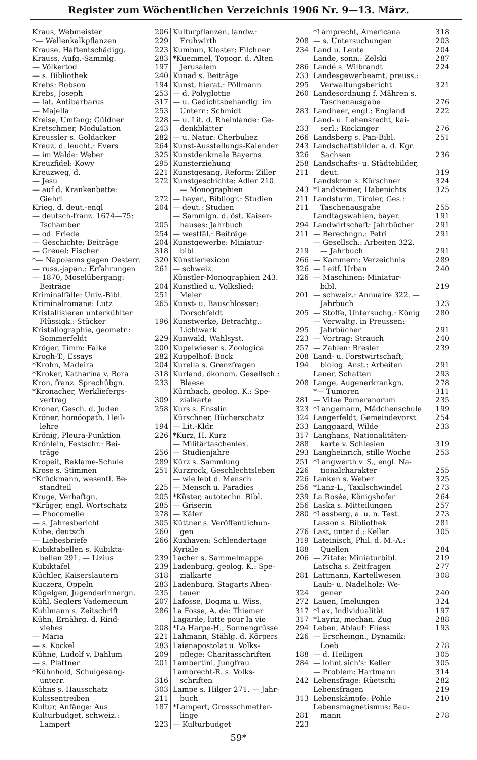Register zum Wöchentlichen Verzeichnis 1906 Nr. 9—13. März.
Kraus, Webmeister 206
*— Wellenkalkpflanzen 229
Krause, Haftentschädigg. 223
Krauss, Aufg.-Sammlg. 283
— Völkertod 197
— s. Bibliothek 240
Krebs: Robson 194
Krebs, Joseph 253
— lat. Antibarbarus 317
— Majella 253
Kreise, Umfang: Güldner 228
Kretschmer, Modulation 243
Kreussler s. Goldacker 282
Kreuz, d. leucht.: Evers 264
— im Walde: Weber 325
Kreuzfidel: Kowy 295
Kreuzweg, d. 221
— Jesu 272
— auf d. Krankenbette:
Giehrl 272
Krieg, d. deut.-engl 204
— deutsch-franz. 1674—75:
Tschamber 205
— od. Friede 254
— Geschichte: Beiträge 204
— Greuel: Fischer 318
*— Napoleons gegen Oesterr. 320
— russ.-japan.: Erfahrungen 261
— 1870, Moselübergang:
Beiträge 204
Kriminalfälle: Univ.-Bibl. 251
Kriminalromane: Lutz 265
Kristallisieren unterkühlter
Flüssigk.: Stücker 196
Kristallographie, geometr.:
Sommerfeldt 229
Kröger, Timm: Falke 200
Krogh-T., Essays 282
*Krohn, Madeira 204
*Kroker, Katharina v. Bora 318
Kron, franz. Sprechübgn. 233
*Kronacher, Werkliefergs-
vertrag 309
Kroner, Gesch. d. Juden 258
Kröner, homöopath. Heil-
lehre 194
Krönig, Pleura-Punktion 226
Krönlein, Festschr.: Bei-
träge 256
Kropeit, Reklame-Schule 289
Krose s. Stimmen 251
*Krückmann, wesentl. Be-
standteil 225
Kruge, Verhaftgn. 205
*Krüger, engl. Wortschatz 285
— Phocomelie 278
— s. Jahresbericht 305
Kube, deutsch 260
— Liebesbriefe 266
Kubiktabellen s. Kubikta-
bellen 291. — Lizius 239
Kubiktafel 239
Küchler, Kaiserslautern 318
Kuczera, Oppeln 283
Kügelgen, Jugenderinnergn. 235
Kühl, Seglers Vademecum 207
Kuhlmann s. Zeitschrift 286
Kühn, Ernährg. d. Rind-
viehes 208
— Maria 221
— s. Kockel 283
Kühne, Ludolf v. Dahlum 209
— s. Plattner 201
*Kühnhold, Schulgesang-
unterr. 316
Kühns s. Hausschatz 303
Kulissentreiben 211
Kultur, Anfänge: Aus 187
Kulturbudget, schweiz.:
Lampert 223
Kulturpflanzen, landw.:
Fruhwirth 208
Kumbun, Kloster: Filchner 234
*Kuemmel, Topogr. d. Alten
Jerusalem 286
Kunad s. Beiträge 233
Kunst, hierat.: Pöllmann 295
— d. Polyglottie 260
— u. Gedichtsbehandlg. im
Unterr.: Schmidt 283
— u. Lit. d. Rheinlande: Ge-
denkblätter 233
— u. Natur: Cherbuliez 266
Kunst-Ausstellungs-Kalender 243
Kunstdenkmale Bayerns 326
Kunsterziehung 258
Kunstgesang, Reform: Ziller 211
Kunstgeschichte: Adler 210.
— Monographien 243
— bayer., Bibliogr.: Studien 211
— deut.: Studien 211
— Sammlgn. d. öst. Kaiser-
hauses: Jahrbuch 294
— westfäl.: Beiträge 211
Kunstgewerbe: Miniatur-
bibl. 219
Künstlerlexicon 266
— schweiz. 326
Künstler-Monographien 243. 326
Kunstlied u. Volkslied:
Meier 201
Kunst- u. Bauschlosser:
Dorschfeldt 205
Kunstwerke, Betrachtg.:
Lichtwark 295
Kunwald, Wahlsyst. 223
Kupelwieser s. Zoologica 257
Kuppelhof: Bock 208
Kurella s. Grenzfragen 194
Kurland, ökonom. Gesellsch.:
Blaese 208
Kürnbach, geolog. K.: Spe-
zialkarte 281
Kurs s. Ensslin 323
Kürschner, Bücherschatz 324
— Lit.-Kldr. 233
*Kurz, H. Kurz 317
— Militärtaschenlex. 288
— Studienjahre 293
Kürz s. Sammlung 251
Kurzrock, Geschlechtsleben 226
— wie lebt d. Mensch 226
— Mensch u. Paradies 256
*Küster, autotechn. Bibl. 239
— Griserin 256
— Käfer 280
Küttner s. Veröffentlichun-
gen 276
Kuxhaven: Schlendertage 319
Kyriale 188
Lacher s. Sammelmappe 206
Ladenburg, geolog. K.: Spe-
zialkarte 281
Ladenburg, Stagarts Aben-
teuer 324
Lafosse, Dogma u. Wiss. 272
La Fosse, A. de: Thiemer 317
Lagarde, lutte pour la vie 317
*La Harpe-H., Sonnengrüsse 294
Lahmann, Stählg. d. Körpers 226
Laienapostolat u. Volks-
pflege: Charitasschriften 188
Lambertini, Jungfrau 284
Lambrecht-R. s. Volks-
schriften 242
Lampe s. Hilger 271. — Jahr-
buch 313
*Lampert, Grossschmetter-
linge 281
— Kulturbudget 223
*Lamprecht, Americana 318
— s. Untersuchungen 203
Land u. Leute 204
Lande, sonn.: Zelski 287
Landé s. Wilbrandt 224
Landesgewerbeamt, preuss.:
Verwaltungsbericht 321
Landesordnung f. Mähren s.
Taschenausgabe 276
Landheer, engl.: England 222
Land- u. Lehensrecht, kai-
serl.: Rockinger 276
Landsberg s. Pan-Bibl. 251
Landschaftsbilder a. d. Kgr.
Sachsen 236
Landschafts- u. Städtebilder,
deut. 319
Landskron s. Kürschner 324
*Landsteiner, Habenichts 325
Landsturm, Tiroler, Ges.:
Taschenausgabe 255
Landtagswahlen, bayer. 191
Landwirtschaft: Jahrbücher 291
— Berechngn.: Petri 291
— Gesellsch.: Arbeiten 322.
— Jahrbuch 291
— Kammern: Verzeichnis 289
— Leitf. Urban 240
— Maschinen: Miniatur-
bibl. 219
— schweiz.: Annuaire 322. —
Jahrbuch 323
— Stoffe, Untersuchg.: König 280
— Verwaltg. in Preussen:
Jahrbücher 291
— Vortrag: Strauch 240
— Zahlen: Bresler 239
Land- u. Forstwirtschaft,
biolog. Anst.: Arbeiten 291
Laner, Schatten 293
Lange, Augenerkrankgn. 278
*— Tumoren 311
— Vitae Pomeranorum 235
*Langemann, Mädchenschule 199
Langerfeldt, Gemeindevorst. 254
Langgaard, Wilde 233
Langhans, Nationalitäten-
karte v. Schlesien 319
Langheinrich, stille Woche 253
*Langwerth v. S., engl. Na-
tionalcharakter 255
Lanken s. Weber 325
*Lanz-L., Taxilschwindel 273
La Rosée, Königshofer 264
Laska s. Mitteilungen 257
*Lassberg, a. u. n. Test. 273
Lasson s. Bibliothek 281
Last, unter d.: Keller 305
Lateinisch, Phil. d. M.-A.:
Quellen 284
— Zitate: Miniaturbibl. 219
Latscha s. Zeitfragen 277
Lattmann, Kartellwesen 308
Laub- u. Nadelholz: We-
gener 240
Lauen, Imelungen 324
*Lax, Individualität 197
*Layriz, mechan. Zug 288
Leben, Ablauf: Fliess 193
— Erscheingn., Dynamik:
Loeb 278
— d. Heiligen 305
— lohnt sich's: Keller 305
— Problem: Hartmann 314
Lebensfrage: Rüetschi 282
Lebensfragen 219
Lebenskämpfe: Pohle 210
Lebensmagnetismus: Bau-
mann 278
59*